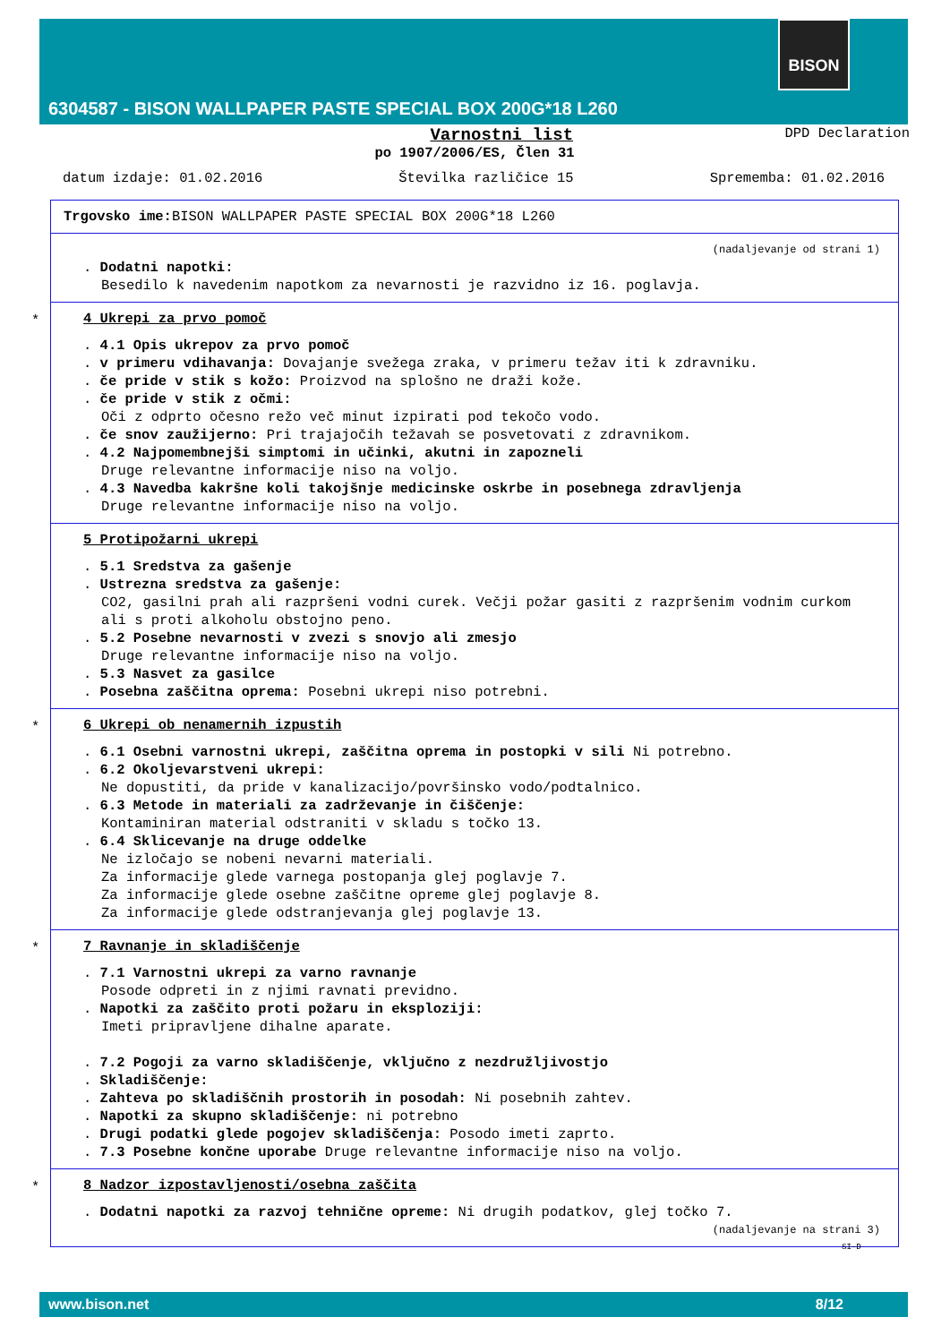BISON
6304587 - BISON WALLPAPER PASTE SPECIAL BOX 200G*18 L260
Varnostni list DPD Declaration
po 1907/2006/ES, Člen 31
datum izdaje: 01.02.2016 Številka različice 15 Sprememba: 01.02.2016
Trgovsko ime: BISON WALLPAPER PASTE SPECIAL BOX 200G*18 L260
(nadaljevanje od strani 1)
. Dodatni napotki:
Besedilo k navedenim napotkom za nevarnosti je razvidno iz 16. poglavja.
*
4 Ukrepi za prvo pomoč
. 4.1 Opis ukrepov za prvo pomoč
. v primeru vdihavanja: Dovajanje svežega zraka, v primeru težav iti k zdravniku.
. če pride v stik s kožo: Proizvod na splošno ne draži kože.
. če pride v stik z očmi:
Oči z odprto očesno režo več minut izpirati pod tekočo vodo.
. če snov zaužijerno: Pri trajajočih težavah se posvetovati z zdravnikom.
. 4.2 Najpomembnejši simptomi in učinki, akutni in zapozneli
Druge relevantne informacije niso na voljo.
. 4.3 Navedba kakršne koli takojšnje medicinske oskrbe in posebnega zdravljenja
Druge relevantne informacije niso na voljo.
5 Protipožarni ukrepi
. 5.1 Sredstva za gašenje
. Ustrezna sredstva za gašenje:
CO2, gasilni prah ali razpršeni vodni curek. Večji požar gasiti z razpršenim vodnim curkom ali s proti alkoholu obstojno peno.
. 5.2 Posebne nevarnosti v zvezi s snovjo ali zmesjo
Druge relevantne informacije niso na voljo.
. 5.3 Nasvet za gasilce
. Posebna zaščitna oprema: Posebni ukrepi niso potrebni.
*
6 Ukrepi ob nenamernih izpustih
. 6.1 Osebni varnostni ukrepi, zaščitna oprema in postopki v sili Ni potrebno.
. 6.2 Okoljevarstveni ukrepi:
Ne dopustiti, da pride v kanalizacijo/površinsko vodo/podtalnico.
. 6.3 Metode in materiali za zadrževanje in čiščenje:
Kontaminiran material odstraniti v skladu s točko 13.
. 6.4 Sklicevanje na druge oddelke
Ne izločajo se nobeni nevarni materiali.
Za informacije glede varnega postopanja glej poglavje 7.
Za informacije glede osebne zaščitne opreme glej poglavje 8.
Za informacije glede odstranjevanja glej poglavje 13.
*
7 Ravnanje in skladiščenje
. 7.1 Varnostni ukrepi za varno ravnanje
Posode odpreti in z njimi ravnati previdno.
. Napotki za zaščito proti požaru in eksploziji:
Imeti pripravljene dihalne aparate.
. 7.2 Pogoji za varno skladiščenje, vključno z nezdružljivostjo
. Skladiščenje:
. Zahteva po skladiščnih prostorih in posodah: Ni posebnih zahtev.
. Napotki za skupno skladiščenje: ni potrebno
. Drugi podatki glede pogojev skladiščenja: Posodo imeti zaprto.
. 7.3 Posebne končne uporabe Druge relevantne informacije niso na voljo.
*
8 Nadzor izpostavljenosti/osebna zaščita
. Dodatni napotki za razvoj tehnične opreme: Ni drugih podatkov, glej točko 7.
(nadaljevanje na strani 3)
SI-D
www.bison.net 8/12